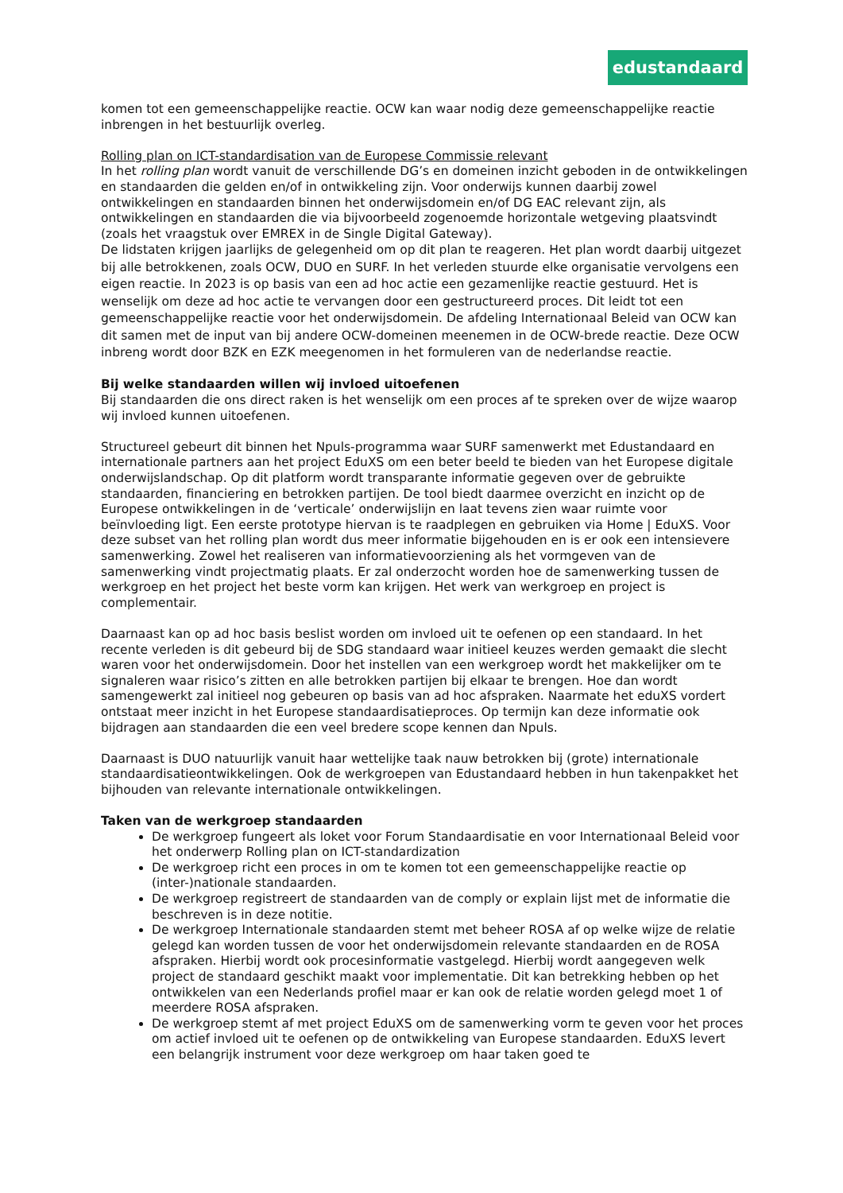edustandaard
komen tot een gemeenschappelijke reactie. OCW kan waar nodig deze gemeenschappelijke reactie inbrengen in het bestuurlijk overleg.
Rolling plan on ICT-standardisation van de Europese Commissie relevant
In het rolling plan wordt vanuit de verschillende DG’s en domeinen inzicht geboden in de ontwikkelingen en standaarden die gelden en/of in ontwikkeling zijn. Voor onderwijs kunnen daarbij zowel ontwikkelingen en standaarden binnen het onderwijsdomein en/of DG EAC relevant zijn, als ontwikkelingen en standaarden die via bijvoorbeeld zogenoemde horizontale wetgeving plaatsvindt (zoals het vraagstuk over EMREX in de Single Digital Gateway).
De lidstaten krijgen jaarlijks de gelegenheid om op dit plan te reageren. Het plan wordt daarbij uitgezet bij alle betrokkenen, zoals OCW, DUO en SURF. In het verleden stuurde elke organisatie vervolgens een eigen reactie. In 2023 is op basis van een ad hoc actie een gezamenlijke reactie gestuurd. Het is wenselijk om deze ad hoc actie te vervangen door een gestructureerd proces. Dit leidt tot een gemeenschappelijke reactie voor het onderwijsdomein. De afdeling Internationaal Beleid van OCW kan dit samen met de input van bij andere OCW-domeinen meenemen in de OCW-brede reactie. Deze OCW inbreng wordt door BZK en EZK meegenomen in het formuleren van de nederlandse reactie.
Bij welke standaarden willen wij invloed uitoefenen
Bij standaarden die ons direct raken is het wenselijk om een proces af te spreken over de wijze waarop wij invloed kunnen uitoefenen.
Structureel gebeurt dit binnen het Npuls-programma waar SURF samenwerkt met Edustandaard en internationale partners aan het project EduXS om een beter beeld te bieden van het Europese digitale onderwijslandschap. Op dit platform wordt transparante informatie gegeven over de gebruikte standaarden, financiering en betrokken partijen. De tool biedt daarmee overzicht en inzicht op de Europese ontwikkelingen in de ‘verticale’ onderwijslijn en laat tevens zien waar ruimte voor beïnvloeding ligt. Een eerste prototype hiervan is te raadplegen en gebruiken via Home | EduXS. Voor deze subset van het rolling plan wordt dus meer informatie bijgehouden en is er ook een intensievere samenwerking. Zowel het realiseren van informatievoorziening als het vormgeven van de samenwerking vindt projectmatig plaats. Er zal onderzocht worden hoe de samenwerking tussen de werkgroep en het project het beste vorm kan krijgen. Het werk van werkgroep en project is complementair.
Daarnaast kan op ad hoc basis beslist worden om invloed uit te oefenen op een standaard. In het recente verleden is dit gebeurd bij de SDG standaard waar initieel keuzes werden gemaakt die slecht waren voor het onderwijsdomein. Door het instellen van een werkgroep wordt het makkelijker om te signaleren waar risico’s zitten en alle betrokken partijen bij elkaar te brengen. Hoe dan wordt samengewerkt zal initieel nog gebeuren op basis van ad hoc afspraken. Naarmate het eduXS vordert ontstaat meer inzicht in het Europese standaardisatieproces. Op termijn kan deze informatie ook bijdragen aan standaarden die een veel bredere scope kennen dan Npuls.
Daarnaast is DUO natuurlijk vanuit haar wettelijke taak nauw betrokken bij (grote) internationale standaardisatieontwikkelingen. Ook de werkgroepen van Edustandaard hebben in hun takenpakket het bijhouden van relevante internationale ontwikkelingen.
Taken van de werkgroep standaarden
De werkgroep fungeert als loket voor Forum Standaardisatie en voor Internationaal Beleid voor het onderwerp Rolling plan on ICT-standardization
De werkgroep richt een proces in om te komen tot een gemeenschappelijke reactie op (inter-)nationale standaarden.
De werkgroep registreert de standaarden van de comply or explain lijst met de informatie die beschreven is in deze notitie.
De werkgroep Internationale standaarden stemt met beheer ROSA af op welke wijze de relatie gelegd kan worden tussen de voor het onderwijsdomein relevante standaarden en de ROSA afspraken. Hierbij wordt ook procesinformatie vastgelegd. Hierbij wordt aangegeven welk project de standaard geschikt maakt voor implementatie. Dit kan betrekking hebben op het ontwikkelen van een Nederlands profiel maar er kan ook de relatie worden gelegd moet 1 of meerdere ROSA afspraken.
De werkgroep stemt af met project EduXS om de samenwerking vorm te geven voor het proces om actief invloed uit te oefenen op de ontwikkeling van Europese standaarden. EduXS levert een belangrijk instrument voor deze werkgroep om haar taken goed te